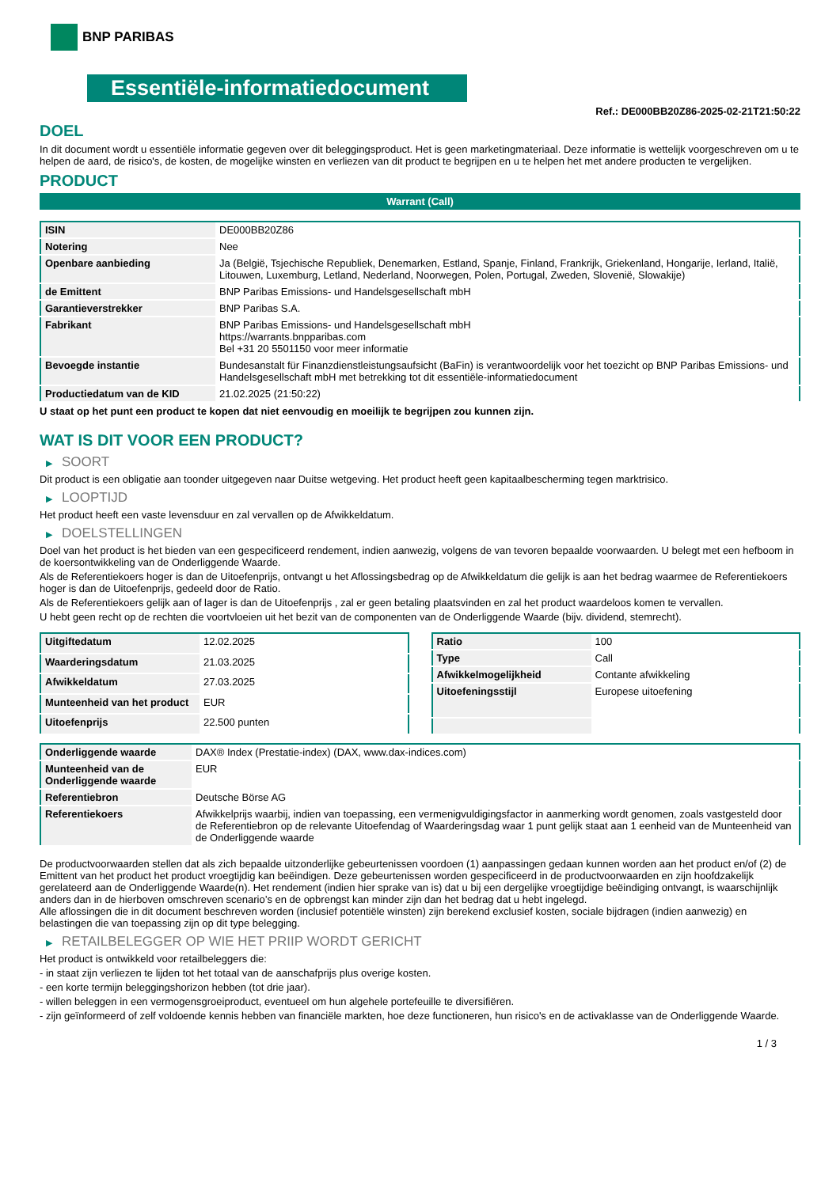BNP PARIBAS
Essentiële-informatiedocument
Ref.: DE000BB20Z86-2025-02-21T21:50:22
DOEL
In dit document wordt u essentiële informatie gegeven over dit beleggingsproduct. Het is geen marketingmateriaal. Deze informatie is wettelijk voorgeschreven om u te helpen de aard, de risico's, de kosten, de mogelijke winsten en verliezen van dit product te begrijpen en u te helpen het met andere producten te vergelijken.
PRODUCT
Warrant (Call)
| ISIN | DE000BB20Z86 |
| Notering | Nee |
| Openbare aanbieding | Ja (België, Tsjechische Republiek, Denemarken, Estland, Spanje, Finland, Frankrijk, Griekenland, Hongarije, Ierland, Italië, Litouwen, Luxemburg, Letland, Nederland, Noorwegen, Polen, Portugal, Zweden, Slovenië, Slowakije) |
| de Emittent | BNP Paribas Emissions- und Handelsgesellschaft mbH |
| Garantieverstrekker | BNP Paribas S.A. |
| Fabrikant | BNP Paribas Emissions- und Handelsgesellschaft mbH https://warrants.bnpparibas.com Bel +31 20 5501150 voor meer informatie |
| Bevoegde instantie | Bundesanstalt für Finanzdienstleistungsaufsicht (BaFin) is verantwoordelijk voor het toezicht op BNP Paribas Emissions- und Handelsgesellschaft mbH met betrekking tot dit essentiële-informatiedocument |
| Productiedatum van de KID | 21.02.2025 (21:50:22) |
U staat op het punt een product te kopen dat niet eenvoudig en moeilijk te begrijpen zou kunnen zijn.
WAT IS DIT VOOR EEN PRODUCT?
▶ SOORT
Dit product is een obligatie aan toonder uitgegeven naar Duitse wetgeving. Het product heeft geen kapitaalbescherming tegen marktrisico.
▶ LOOPTIJD
Het product heeft een vaste levensduur en zal vervallen op de Afwikkeldatum.
▶ DOELSTELLINGEN
Doel van het product is het bieden van een gespecificeerd rendement, indien aanwezig, volgens de van tevoren bepaalde voorwaarden. U belegt met een hefboom in de koersontwikkeling van de Onderliggende Waarde.
Als de Referentiekoers hoger is dan de Uitoefenprijs, ontvangt u het Aflossingsbedrag op de Afwikkeldatum die gelijk is aan het bedrag waarmee de Referentiekoers hoger is dan de Uitoefenprijs, gedeeld door de Ratio.
Als de Referentiekoers gelijk aan of lager is dan de Uitoefenprijs , zal er geen betaling plaatsvinden en zal het product waardeloos komen te vervallen.
U hebt geen recht op de rechten die voortvloeien uit het bezit van de componenten van de Onderliggende Waarde (bijv. dividend, stemrecht).
| Uitgiftedatum | 12.02.2025 |
| Waarderingsdatum | 21.03.2025 |
| Afwikkeldatum | 27.03.2025 |
| Munteenheid van het product | EUR |
| Uitoefenprijs | 22.500 punten |
| Ratio | 100 |
| Type | Call |
| Afwikkelmogelijkheid | Contante afwikkeling |
| Uitoefeningsstijl | Europese uitoefening |
| Onderliggende waarde | DAX® Index (Prestatie-index) (DAX, www.dax-indices.com) |
| Munteenheid van de Onderliggende waarde | EUR |
| Referentiebron | Deutsche Börse AG |
| Referentiekoers | Afwikkelprijs waarbij, indien van toepassing, een vermenigvuldigingsfactor in aanmerking wordt genomen, zoals vastgesteld door de Referentiebron op de relevante Uitoefendag of Waarderingsdag waar 1 punt gelijk staat aan 1 eenheid van de Munteenheid van de Onderliggende waarde |
De productvoorwaarden stellen dat als zich bepaalde uitzonderlijke gebeurtenissen voordoen (1) aanpassingen gedaan kunnen worden aan het product en/of (2) de Emittent van het product het product vroegtijdig kan beëindigen. Deze gebeurtenissen worden gespecificeerd in de productvoorwaarden en zijn hoofdzakelijk gerelateerd aan de Onderliggende Waarde(n). Het rendement (indien hier sprake van is) dat u bij een dergelijke vroegtijdige beëindiging ontvangt, is waarschijnlijk anders dan in de hierboven omschreven scenario’s en de opbrengst kan minder zijn dan het bedrag dat u hebt ingelegd.
Alle aflossingen die in dit document beschreven worden (inclusief potentiële winsten) zijn berekend exclusief kosten, sociale bijdragen (indien aanwezig) en belastingen die van toepassing zijn op dit type belegging.
▶ RETAILBELEGGER OP WIE HET PRIIP WORDT GERICHT
Het product is ontwikkeld voor retailbeleggers die:
- in staat zijn verliezen te lijden tot het totaal van de aanschafprijs plus overige kosten.
- een korte termijn beleggingshorizon hebben (tot drie jaar).
- willen beleggen in een vermogensgroeiproduct, eventueel om hun algehele portefeuille te diversifiëren.
- zijn geïnformeerd of zelf voldoende kennis hebben van financiële markten, hoe deze functioneren, hun risico's en de activaklasse van de Onderliggende Waarde.
1 / 3